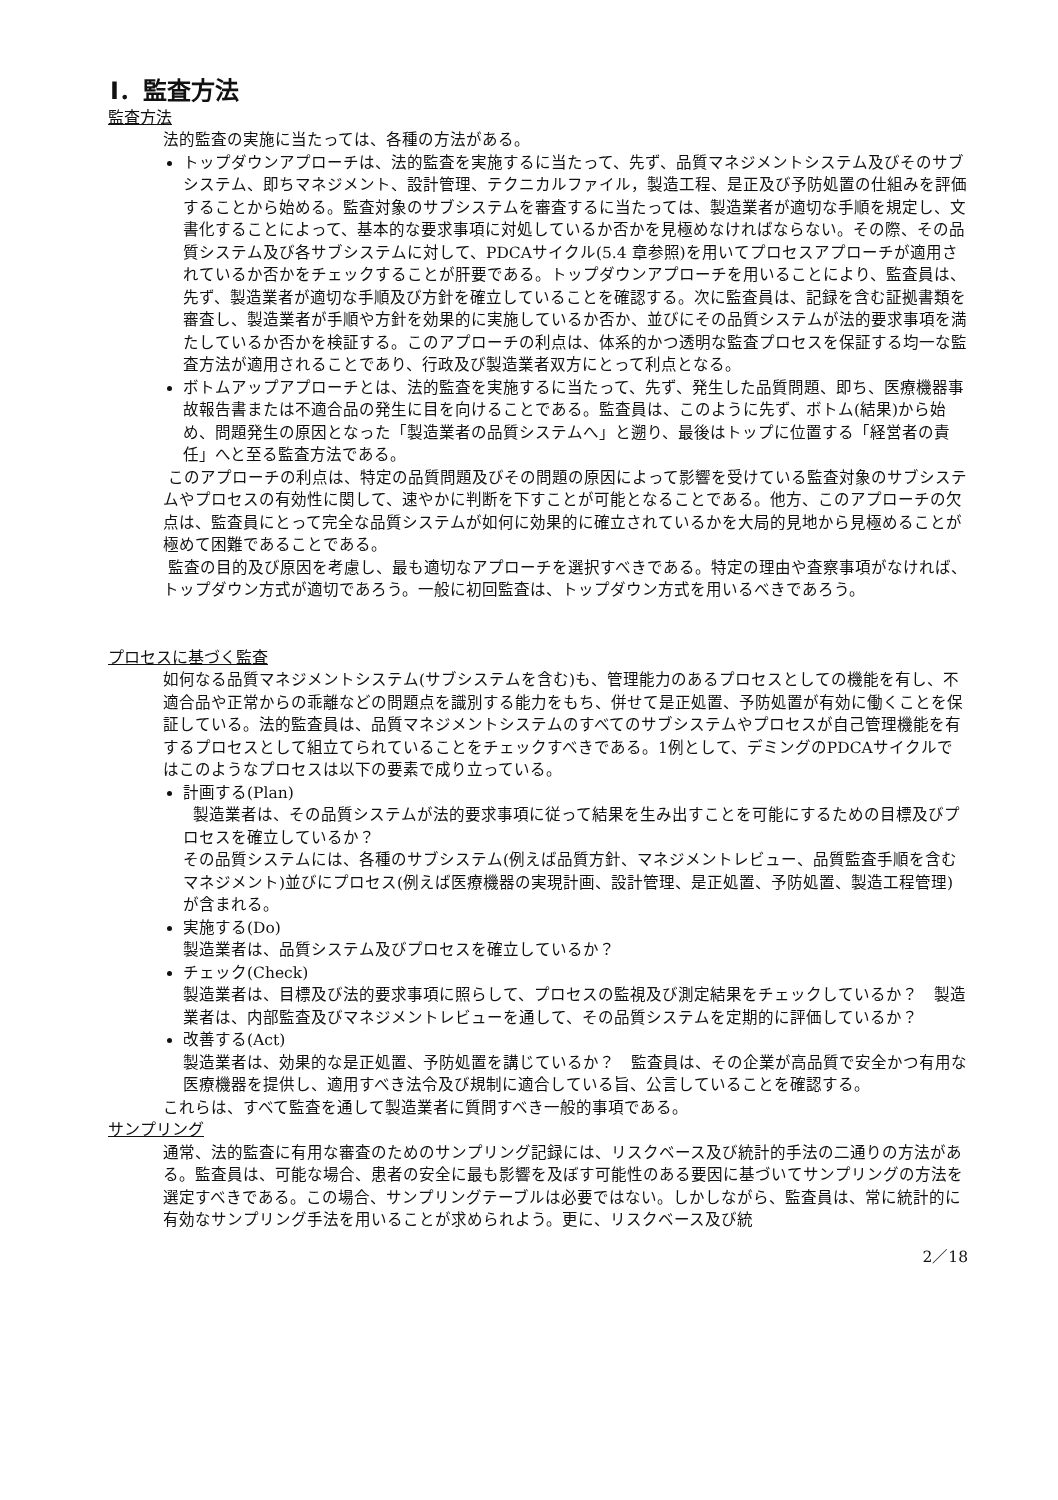I．監査方法
監査方法
法的監査の実施に当たっては、各種の方法がある。
トップダウンアプローチは、法的監査を実施するに当たって、先ず、品質マネジメントシステム及びそのサブシステム、即ちマネジメント、設計管理、テクニカルファイル，製造工程、是正及び予防処置の仕組みを評価することから始める。監査対象のサブシステムを審査するに当たっては、製造業者が適切な手順を規定し、文書化することによって、基本的な要求事項に対処しているか否かを見極めなければならない。その際、その品質システム及び各サブシステムに対して、PDCAサイクル(5.4 章参照)を用いてプロセスアプローチが適用されているか否かをチェックすることが肝要である。トップダウンアプローチを用いることにより、監査員は、先ず、製造業者が適切な手順及び方針を確立していることを確認する。次に監査員は、記録を含む証拠書類を審査し、製造業者が手順や方針を効果的に実施しているか否か、並びにその品質システムが法的要求事項を満たしているか否かを検証する。このアプローチの利点は、体系的かつ透明な監査プロセスを保証する均一な監査方法が適用されることであり、行政及び製造業者双方にとって利点となる。
ボトムアップアプローチとは、法的監査を実施するに当たって、先ず、発生した品質問題、即ち、医療機器事故報告書または不適合品の発生に目を向けることである。監査員は、このように先ず、ボトム(結果)から始め、問題発生の原因となった「製造業者の品質システムへ」と遡り、最後はトップに位置する「経営者の責任」へと至る監査方法である。
このアプローチの利点は、特定の品質問題及びその問題の原因によって影響を受けている監査対象のサブシステムやプロセスの有効性に関して、速やかに判断を下すことが可能となることである。他方、このアプローチの欠点は、監査員にとって完全な品質システムが如何に効果的に確立されているかを大局的見地から見極めることが極めて困難であることである。
監査の目的及び原因を考慮し、最も適切なアプローチを選択すべきである。特定の理由や査察事項がなければ、トップダウン方式が適切であろう。一般に初回監査は、トップダウン方式を用いるべきであろう。
プロセスに基づく監査
如何なる品質マネジメントシステム(サブシステムを含む)も、管理能力のあるプロセスとしての機能を有し、不適合品や正常からの乖離などの問題点を識別する能力をもち、併せて是正処置、予防処置が有効に働くことを保証している。法的監査員は、品質マネジメントシステムのすべてのサブシステムやプロセスが自己管理機能を有するプロセスとして組立てられていることをチェックすべきである。1例として、デミングのPDCAサイクルではこのようなプロセスは以下の要素で成り立っている。
計画する(Plan)
製造業者は、その品質システムが法的要求事項に従って結果を生み出すことを可能にするための目標及びプロセスを確立しているか？
その品質システムには、各種のサブシステム(例えば品質方針、マネジメントレビュー、品質監査手順を含むマネジメント)並びにプロセス(例えば医療機器の実現計画、設計管理、是正処置、予防処置、製造工程管理)が含まれる。
実施する(Do)
製造業者は、品質システム及びプロセスを確立しているか？
チェック(Check)
製造業者は、目標及び法的要求事項に照らして、プロセスの監視及び測定結果をチェックしているか？　製造業者は、内部監査及びマネジメントレビューを通して、その品質システムを定期的に評価しているか？
改善する(Act)
製造業者は、効果的な是正処置、予防処置を講じているか？　監査員は、その企業が高品質で安全かつ有用な医療機器を提供し、適用すべき法令及び規制に適合している旨、公言していることを確認する。
これらは、すべて監査を通して製造業者に質問すべき一般的事項である。
サンプリング
通常、法的監査に有用な審査のためのサンプリング記録には、リスクベース及び統計的手法の二通りの方法がある。監査員は、可能な場合、患者の安全に最も影響を及ぼす可能性のある要因に基づいてサンプリングの方法を選定すべきである。この場合、サンプリングテーブルは必要ではない。しかしながら、監査員は、常に統計的に有効なサンプリング手法を用いることが求められよう。更に、リスクベース及び統
2／18